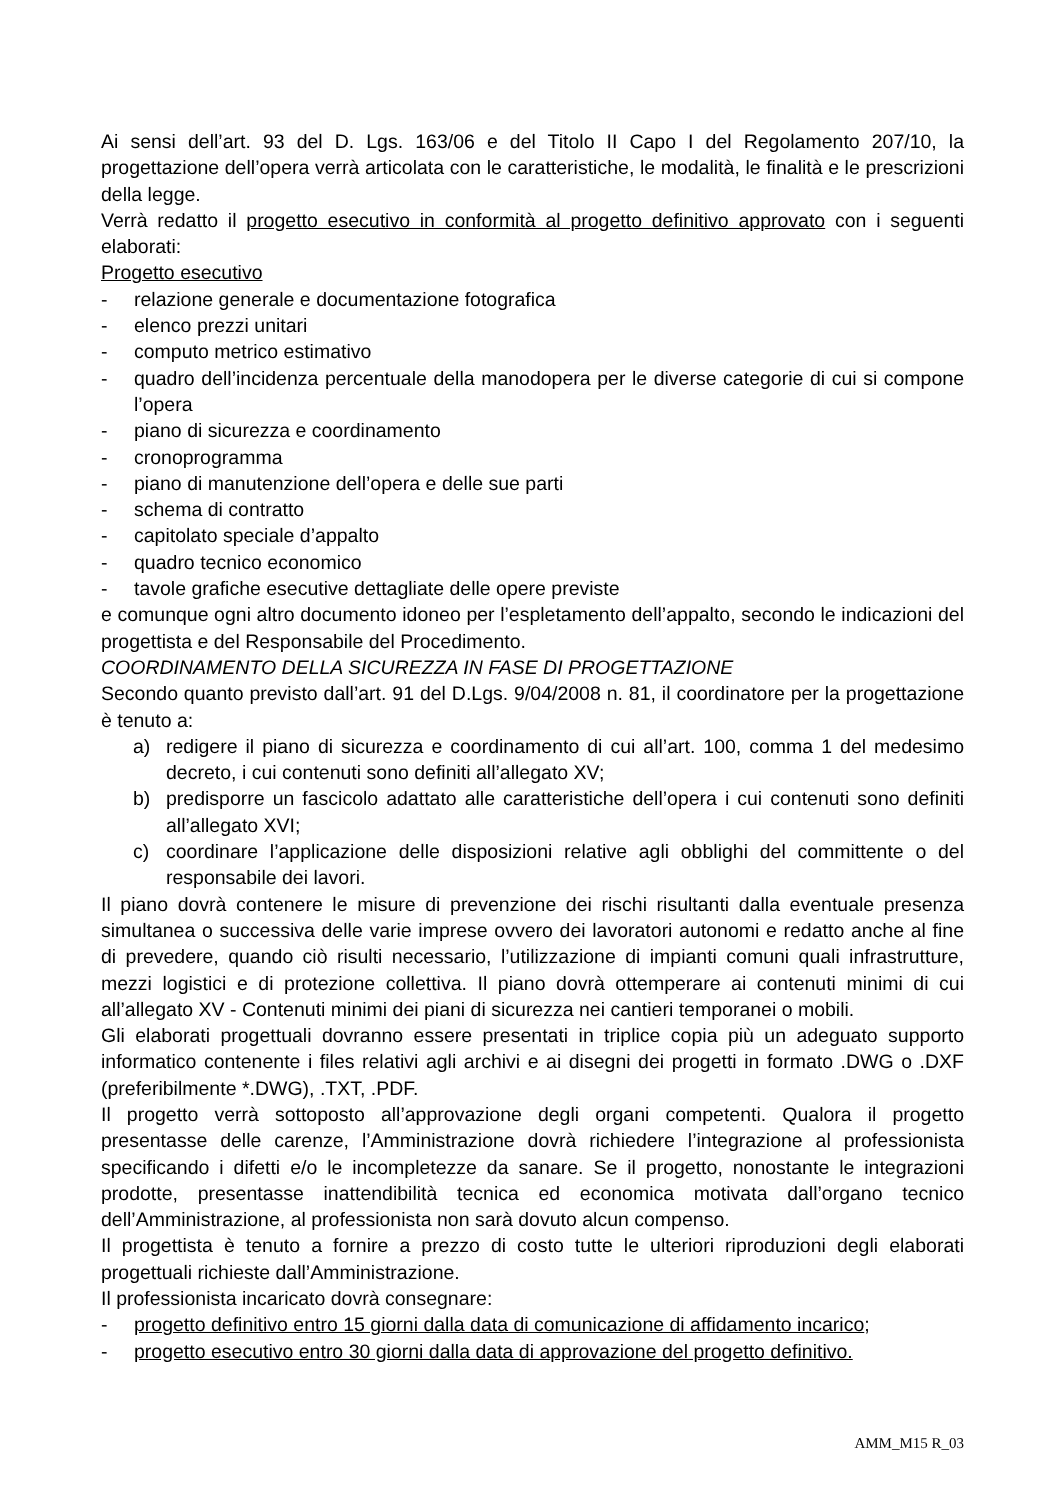Ai sensi dell’art. 93 del D. Lgs. 163/06 e del Titolo II Capo I del Regolamento 207/10, la progettazione dell’opera verrà articolata con le caratteristiche, le modalità, le finalità e le prescrizioni della legge.
Verrà redatto il progetto esecutivo in conformità al progetto definitivo approvato con i seguenti elaborati:
Progetto esecutivo
- relazione generale e documentazione fotografica
- elenco prezzi unitari
- computo metrico estimativo
- quadro dell’incidenza percentuale della manodopera per le diverse categorie di cui si compone l’opera
- piano di sicurezza e coordinamento
- cronoprogramma
- piano di manutenzione dell’opera e delle sue parti
- schema di contratto
- capitolato speciale d’appalto
- quadro tecnico economico
- tavole grafiche esecutive dettagliate delle opere previste
e comunque ogni altro documento idoneo per l’espletamento dell’appalto, secondo le indicazioni del progettista e del Responsabile del Procedimento.
COORDINAMENTO DELLA SICUREZZA IN FASE DI PROGETTAZIONE
Secondo quanto previsto dall’art. 91 del D.Lgs. 9/04/2008 n. 81, il coordinatore per la progettazione è tenuto a:
a) redigere il piano di sicurezza e coordinamento di cui all’art. 100, comma 1 del medesimo decreto, i cui contenuti sono definiti all’allegato XV;
b) predisporre un fascicolo adattato alle caratteristiche dell’opera i cui contenuti sono definiti all’allegato XVI;
c) coordinare l’applicazione delle disposizioni relative agli obblighi del committente o del responsabile dei lavori.
Il piano dovrà contenere le misure di prevenzione dei rischi risultanti dalla eventuale presenza simultanea o successiva delle varie imprese ovvero dei lavoratori autonomi e redatto anche al fine di prevedere, quando ciò risulti necessario, l’utilizzazione di impianti comuni quali infrastrutture, mezzi logistici e di protezione collettiva. Il piano dovrà ottemperare ai contenuti minimi di cui all’allegato XV - Contenuti minimi dei piani di sicurezza nei cantieri temporanei o mobili.
Gli elaborati progettuali dovranno essere presentati in triplice copia più un adeguato supporto informatico contenente i files relativi agli archivi e ai disegni dei progetti in formato .DWG o .DXF (preferibilmente *.DWG), .TXT, .PDF.
Il progetto verrà sottoposto all’approvazione degli organi competenti. Qualora il progetto presentasse delle carenze, l’Amministrazione dovrà richiedere l’integrazione al professionista specificando i difetti e/o le incompletezze da sanare. Se il progetto, nonostante le integrazioni prodotte, presentasse inattendibilità tecnica ed economica motivata dall’organo tecnico dell’Amministrazione, al professionista non sarà dovuto alcun compenso.
Il progettista è tenuto a fornire a prezzo di costo tutte le ulteriori riproduzioni degli elaborati progettuali richieste dall’Amministrazione.
Il professionista incaricato dovrà consegnare:
- progetto definitivo entro 15 giorni dalla data di comunicazione di affidamento incarico;
- progetto esecutivo entro 30 giorni dalla data di approvazione del progetto definitivo.
AMM_M15 R_03